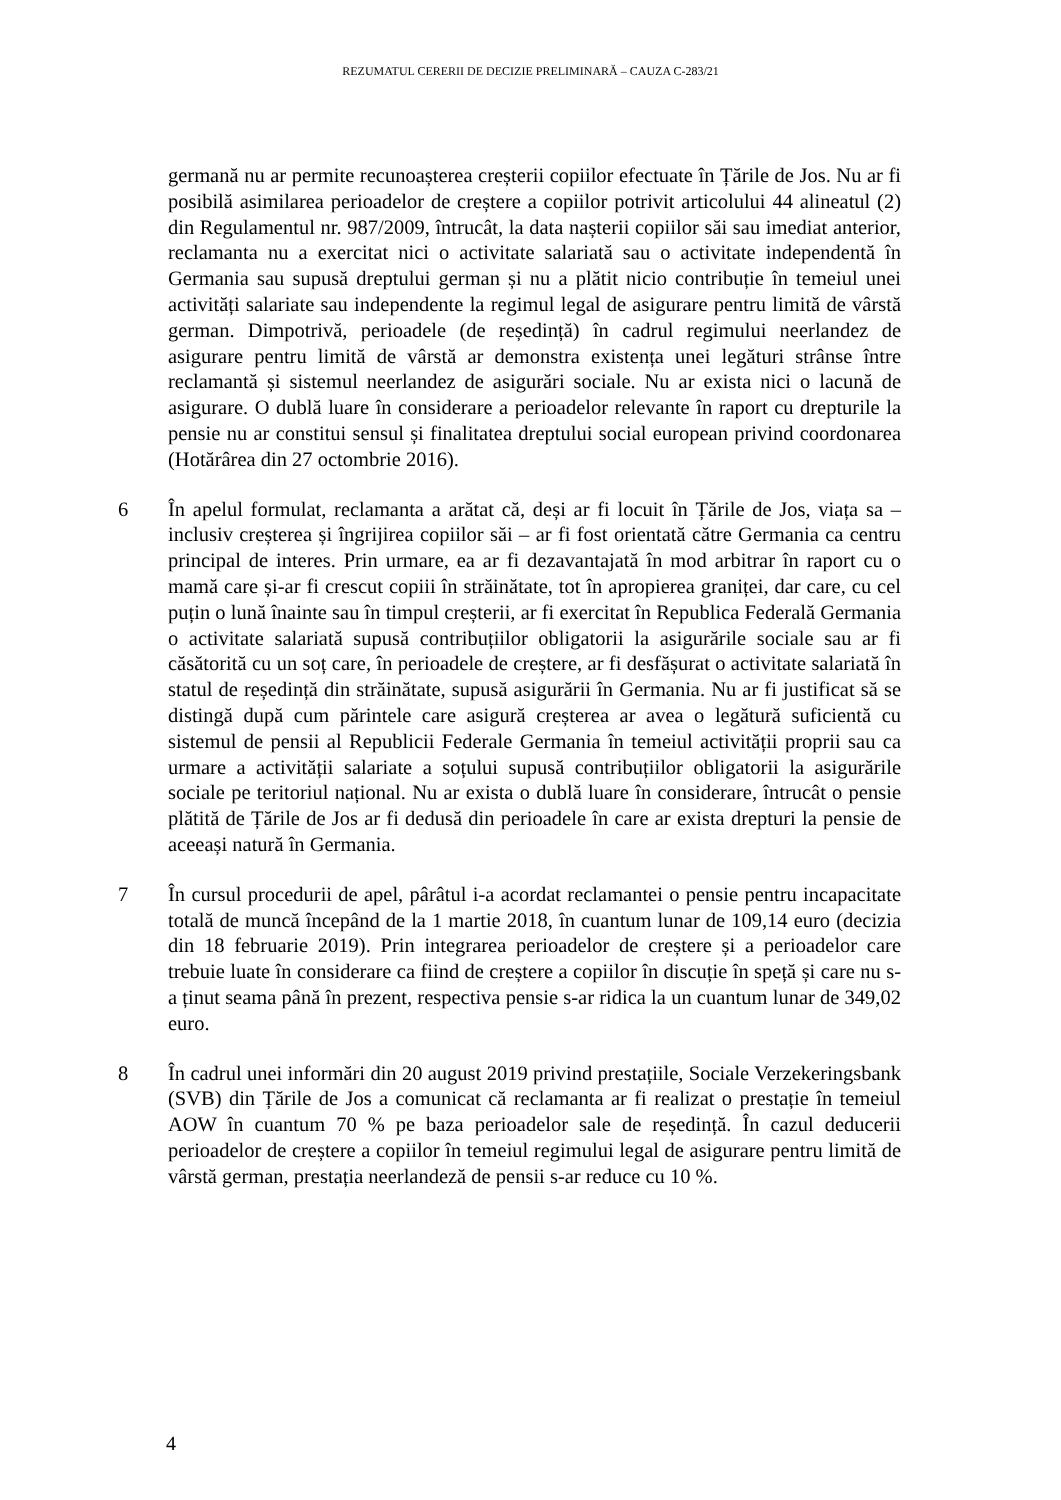REZUMATUL CERERII DE DECIZIE PRELIMINARĂ – CAUZA C-283/21
germană nu ar permite recunoașterea creșterii copiilor efectuate în Țările de Jos. Nu ar fi posibilă asimilarea perioadelor de creștere a copiilor potrivit articolului 44 alineatul (2) din Regulamentul nr. 987/2009, întrucât, la data nașterii copiilor săi sau imediat anterior, reclamanta nu a exercitat nici o activitate salariată sau o activitate independentă în Germania sau supusă dreptului german și nu a plătit nicio contribuție în temeiul unei activități salariate sau independente la regimul legal de asigurare pentru limită de vârstă german. Dimpotrivă, perioadele (de reședință) în cadrul regimului neerlandez de asigurare pentru limită de vârstă ar demonstra existența unei legături strânse între reclamantă și sistemul neerlandez de asigurări sociale. Nu ar exista nici o lacună de asigurare. O dublă luare în considerare a perioadelor relevante în raport cu drepturile la pensie nu ar constitui sensul și finalitatea dreptului social european privind coordonarea (Hotărârea din 27 octombrie 2016).
6 În apelul formulat, reclamanta a arătat că, deși ar fi locuit în Țările de Jos, viața sa – inclusiv creșterea și îngrijirea copiilor săi – ar fi fost orientată către Germania ca centru principal de interes. Prin urmare, ea ar fi dezavantajată în mod arbitrar în raport cu o mamă care și-ar fi crescut copiii în străinătate, tot în apropierea graniței, dar care, cu cel puțin o lună înainte sau în timpul creșterii, ar fi exercitat în Republica Federală Germania o activitate salariată supusă contribuțiilor obligatorii la asigurările sociale sau ar fi căsătorită cu un soț care, în perioadele de creștere, ar fi desfășurat o activitate salariată în statul de reședință din străinătate, supusă asigurării în Germania. Nu ar fi justificat să se distingă după cum părintele care asigură creșterea ar avea o legătură suficientă cu sistemul de pensii al Republicii Federale Germania în temeiul activității proprii sau ca urmare a activității salariate a soțului supusă contribuțiilor obligatorii la asigurările sociale pe teritoriul național. Nu ar exista o dublă luare în considerare, întrucât o pensie plătită de Țările de Jos ar fi dedusă din perioadele în care ar exista drepturi la pensie de aceeași natură în Germania.
7 În cursul procedurii de apel, pârâtul i-a acordat reclamantei o pensie pentru incapacitate totală de muncă începând de la 1 martie 2018, în cuantum lunar de 109,14 euro (decizia din 18 februarie 2019). Prin integrarea perioadelor de creștere și a perioadelor care trebuie luate în considerare ca fiind de creștere a copiilor în discuție în speță și care nu s-a ținut seama până în prezent, respectiva pensie s-ar ridica la un cuantum lunar de 349,02 euro.
8 În cadrul unei informări din 20 august 2019 privind prestațiile, Sociale Verzekeringsbank (SVB) din Țările de Jos a comunicat că reclamanta ar fi realizat o prestație în temeiul AOW în cuantum 70 % pe baza perioadelor sale de reședință. În cazul deducerii perioadelor de creștere a copiilor în temeiul regimului legal de asigurare pentru limită de vârstă german, prestația neerlandeză de pensii s-ar reduce cu 10 %.
4